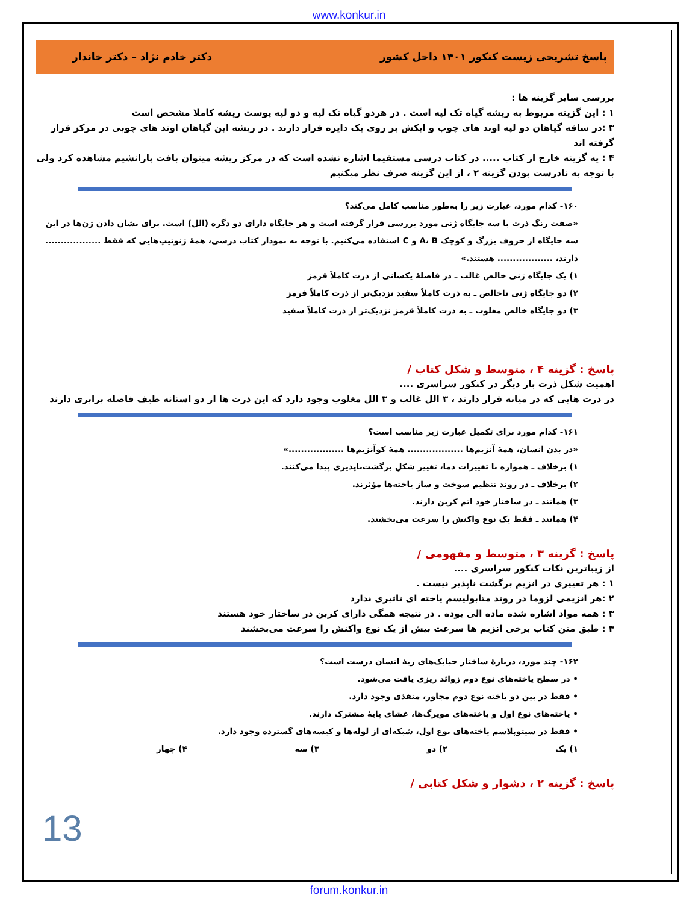www.konkur.in
پاسخ تشریحی زیست کنکور ۱۴۰۱ داخل کشور دکتر خادم نژاد – دکتر خاندار
بررسی سایر گزینه ها :
۱ : این گزینه مربوط به ریشه گیاه تک لپه است . در هردو گیاه تک لپه و دو لپه پوست ریشه کاملا مشخص است
۳ :در ساقه گیاهان دو لپه اوند های چوب و ابکش بر روی یک دایره قرار دارند . در ریشه این گیاهان اوند های چوبی در مرکز قرار گرفته اند
۴ : یه گزینه خارج از کتاب ..... در کتاب درسی مستقیما اشاره نشده است که در مرکز ریشه میتوان بافت پارانشیم مشاهده کرد ولی با توجه به نادرست بودن گزینه ۲ ، از این گزینه صرف نظر میکنیم
۱۶۰- کدام مورد، عبارت زیر را به‌طور مناسب کامل می‌کند؟
«صفت رنگ ذرت با سه جایگاه ژنی مورد بررسی قرار گرفته است و هر جایگاه دارای دو دگره (الل) است. برای نشان دادن ژن‌ها در این سه جایگاه از حروف بزرگ و کوچک A، B و C استفاده می‌کنیم. با توجه به نمودار کتاب درسی، همهٔ ژنوتیپ‌هایی که فقط .................. دارند، .................. هستند.»
۱) یک جایگاه ژنی خالص غالب ـ در فاصلهٔ یکسانی از ذرت کاملاً قرمز
۲) دو جایگاه ژنی ناخالص ـ به ذرت کاملاً سفید نزدیک‌تر از ذرت کاملاً قرمز
۳) دو جایگاه خالص مغلوب ـ به ذرت کاملاً قرمز نزدیک‌تر از ذرت کاملاً سفید
پاسخ : گزینه ۴ ، متوسط و شکل کتاب /
اهمیت شکل ذرت بار دیگر در کنکور سراسری ....
در ذرت هایی که در میانه قرار دارند ، ۳ الل غالب و ۳ الل مغلوب وجود دارد که این ذرت ها از دو استانه طیف فاصله برابری دارند
۱۶۱- کدام مورد برای تکمیل عبارت زیر مناسب است؟
«در بدن انسان، همهٔ آنزیم‌ها .................. همهٔ کوآنزیم‌ها ..................»
۱) برخلاف ـ همواره با تغییرات دما، تغییر شکلِ برگشت‌ناپذیری پیدا می‌کنند.
۲) برخلاف ـ در روند تنظیم سوخت و ساز یاخته‌ها مؤثرند.
۳) همانند ـ در ساختار خود اتم کربن دارند.
۴) همانند ـ فقط یک نوع واکنش را سرعت می‌بخشند.
پاسخ : گزینه ۳ ، متوسط و مفهومی /
از زیباترین نکات کنکور سراسری ....
۱ : هر تغییری در انزیم برگشت ناپذیر نیست .
۲ :هر انزیمی لزوما در روند متابولیسم یاخته ای تاثیری ندارد
۳ : همه مواد اشاره شده ماده الی بوده . در نتیجه همگی دارای کربن در ساختار خود هستند
۴ : طبق متن کتاب برخی انزیم ها سرعت بیش از یک نوع واکنش را سرعت می‌بخشند
۱۶۲- چند مورد، دربارهٔ ساختار حبابک‌های ریهٔ انسان درست است؟
• در سطح یاخته‌های نوع دوم زوائد ریزی یافت می‌شود.
• فقط در بین دو یاخته نوع دوم مجاور، منفذی وجود دارد.
• یاخته‌های نوع اول و یاخته‌های مویرگ‌ها، غشای پایهٔ مشترک دارند.
• فقط در سیتوپلاسم یاخته‌های نوع اول، شبکه‌ای از لوله‌ها و کیسه‌های گسترده وجود دارد.
۱) یک ۲) دو ۳) سه ۴) چهار
پاسخ : گزینه ۲ ، دشوار و شکل کتابی /
13
forum.konkur.in